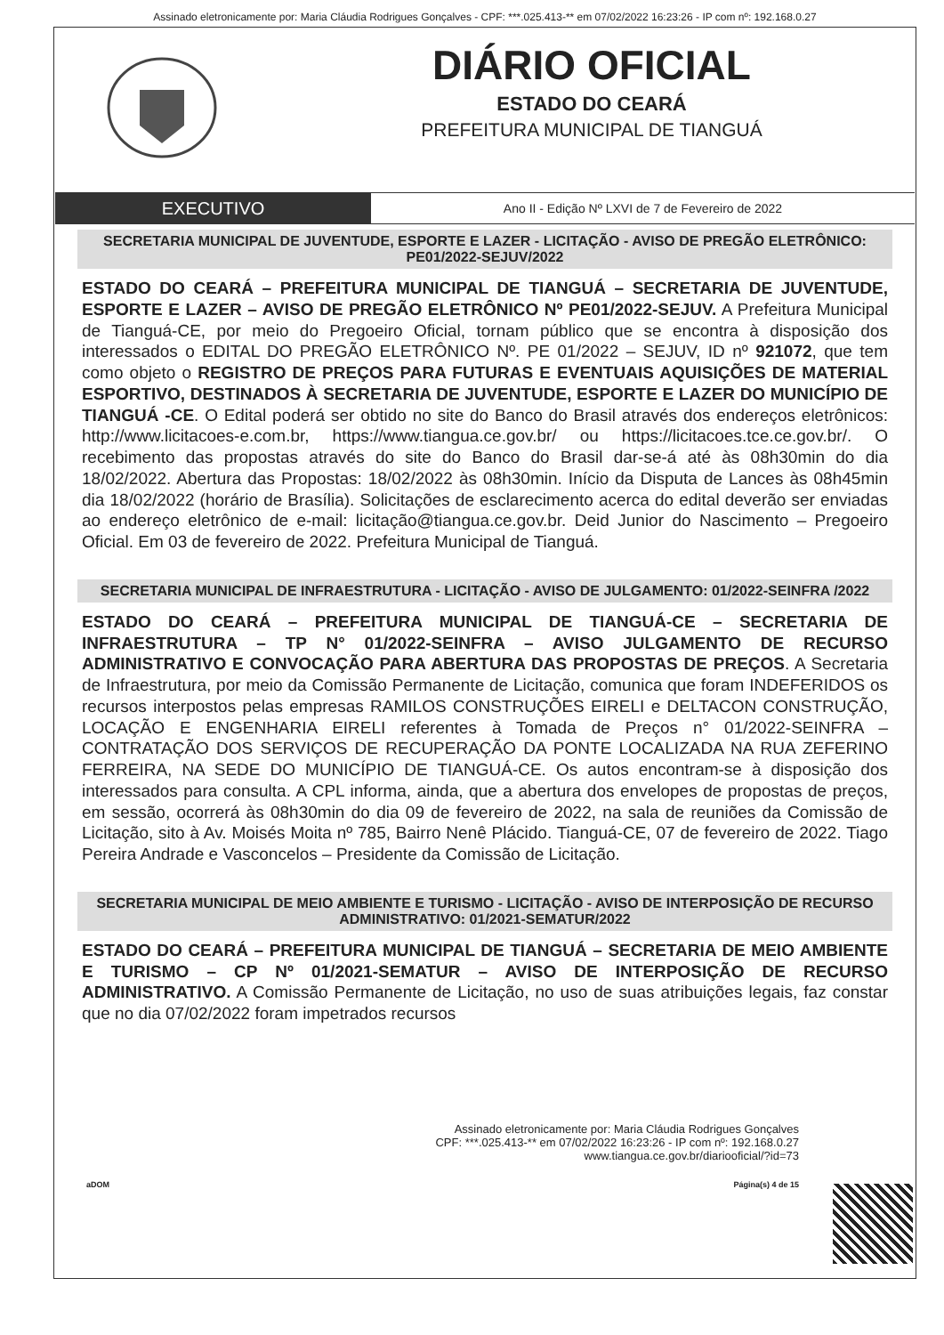Assinado eletronicamente por: Maria Cláudia Rodrigues Gonçalves - CPF: ***.025.413-** em 07/02/2022 16:23:26 - IP com nº: 192.168.0.27
DIÁRIO OFICIAL
ESTADO DO CEARÁ
PREFEITURA MUNICIPAL DE TIANGUÁ
EXECUTIVO
Ano II - Edição Nº LXVI de 7 de Fevereiro de 2022
SECRETARIA MUNICIPAL DE JUVENTUDE, ESPORTE E LAZER - LICITAÇÃO - AVISO DE PREGÃO ELETRÔNICO: PE01/2022-SEJUV/2022
ESTADO DO CEARÁ – PREFEITURA MUNICIPAL DE TIANGUÁ – SECRETARIA DE JUVENTUDE, ESPORTE E LAZER – AVISO DE PREGÃO ELETRÔNICO Nº PE01/2022-SEJUV. A Prefeitura Municipal de Tianguá-CE, por meio do Pregoeiro Oficial, tornam público que se encontra à disposição dos interessados o EDITAL DO PREGÃO ELETRÔNICO Nº. PE 01/2022 – SEJUV, ID nº 921072, que tem como objeto o REGISTRO DE PREÇOS PARA FUTURAS E EVENTUAIS AQUISIÇÕES DE MATERIAL ESPORTIVO, DESTINADOS À SECRETARIA DE JUVENTUDE, ESPORTE E LAZER DO MUNICÍPIO DE TIANGUÁ -CE. O Edital poderá ser obtido no site do Banco do Brasil através dos endereços eletrônicos: http://www.licitacoes-e.com.br, https://www.tiangua.ce.gov.br/ ou https://licitacoes.tce.ce.gov.br/. O recebimento das propostas através do site do Banco do Brasil dar-se-á até às 08h30min do dia 18/02/2022. Abertura das Propostas: 18/02/2022 às 08h30min. Início da Disputa de Lances às 08h45min dia 18/02/2022 (horário de Brasília). Solicitações de esclarecimento acerca do edital deverão ser enviadas ao endereço eletrônico de e-mail: licitação@tiangua.ce.gov.br. Deid Junior do Nascimento – Pregoeiro Oficial. Em 03 de fevereiro de 2022. Prefeitura Municipal de Tianguá.
SECRETARIA MUNICIPAL DE INFRAESTRUTURA - LICITAÇÃO - AVISO DE JULGAMENTO: 01/2022-SEINFRA /2022
ESTADO DO CEARÁ – PREFEITURA MUNICIPAL DE TIANGUÁ-CE – SECRETARIA DE INFRAESTRUTURA – TP N° 01/2022-SEINFRA – AVISO JULGAMENTO DE RECURSO ADMINISTRATIVO E CONVOCAÇÃO PARA ABERTURA DAS PROPOSTAS DE PREÇOS. A Secretaria de Infraestrutura, por meio da Comissão Permanente de Licitação, comunica que foram INDEFERIDOS os recursos interpostos pelas empresas RAMILOS CONSTRUÇÕES EIRELI e DELTACON CONSTRUÇÃO, LOCAÇÃO E ENGENHARIA EIRELI referentes à Tomada de Preços n° 01/2022-SEINFRA – CONTRATAÇÃO DOS SERVIÇOS DE RECUPERAÇÃO DA PONTE LOCALIZADA NA RUA ZEFERINO FERREIRA, NA SEDE DO MUNICÍPIO DE TIANGUÁ-CE. Os autos encontram-se à disposição dos interessados para consulta. A CPL informa, ainda, que a abertura dos envelopes de propostas de preços, em sessão, ocorrerá às 08h30min do dia 09 de fevereiro de 2022, na sala de reuniões da Comissão de Licitação, sito à Av. Moisés Moita nº 785, Bairro Nenê Plácido. Tianguá-CE, 07 de fevereiro de 2022. Tiago Pereira Andrade e Vasconcelos – Presidente da Comissão de Licitação.
SECRETARIA MUNICIPAL DE MEIO AMBIENTE E TURISMO - LICITAÇÃO - AVISO DE INTERPOSIÇÃO DE RECURSO ADMINISTRATIVO: 01/2021-SEMATUR/2022
ESTADO DO CEARÁ – PREFEITURA MUNICIPAL DE TIANGUÁ – SECRETARIA DE MEIO AMBIENTE E TURISMO – CP Nº 01/2021-SEMATUR – AVISO DE INTERPOSIÇÃO DE RECURSO ADMINISTRATIVO. A Comissão Permanente de Licitação, no uso de suas atribuições legais, faz constar que no dia 07/02/2022 foram impetrados recursos
Assinado eletronicamente por: Maria Cláudia Rodrigues Gonçalves
CPF: ***.025.413-** em 07/02/2022 16:23:26 - IP com nº: 192.168.0.27
www.tiangua.ce.gov.br/diariooficial/?id=73
aDOM Página(s) 4 de 15